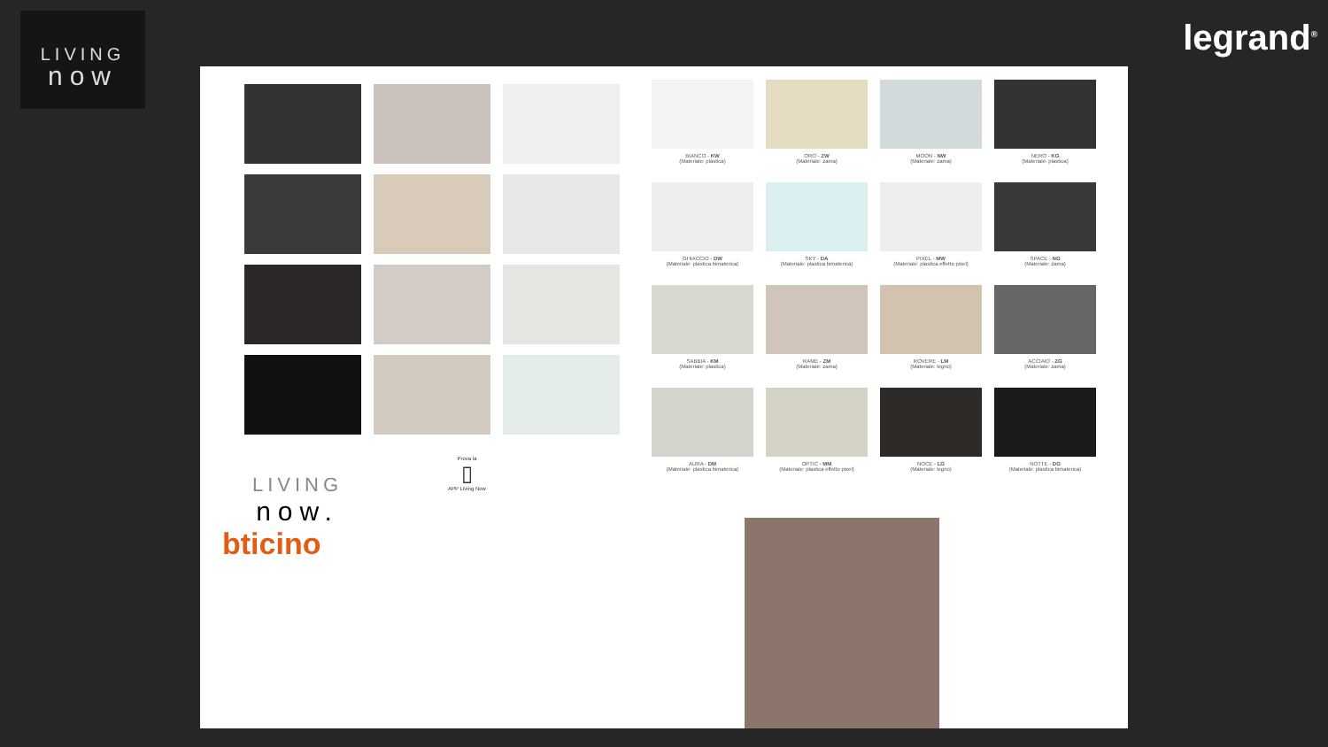LIVING
now
legrand<sup>®</sup>
LIVING
now.
bticino
Prova la
▯
APP Living Now
BIANCO - KW
(Materiale: plastica)
ORO - ZW
(Materiale: zama)
MOON - NW
(Materiale: zama)
NERO - KG
(Materiale: plastica)
GHIACCIO - DW
(Materiale: plastica bimaterica)
SKY - DA
(Materiale: plastica bimaterica)
PIXEL - MW
(Materiale: plastica effetto pixel)
SPACE - NG
(Materiale: zama)
SABBIA - KM
(Materiale: plastica)
RAME - ZM
(Materiale: zama)
ROVERE - LM
(Materiale: legno)
ACCIAIO - ZG
(Materiale: zama)
AURA - DM
(Materiale: plastica bimaterica)
OPTIC - MM
(Materiale: plastica effetto pixel)
NOCE - LG
(Materiale: legno)
NOTTE - DG
(Materiale: plastica bimaterica)